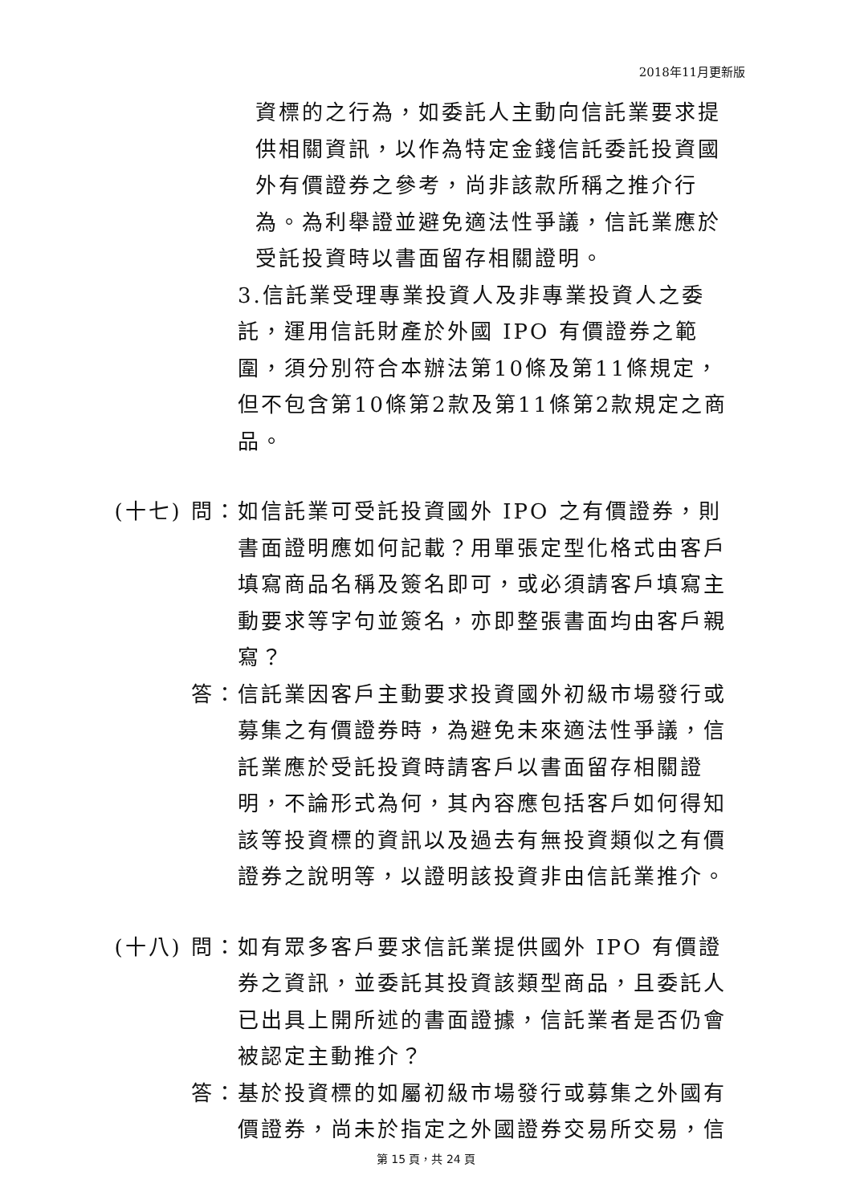2018年11月更新版
資標的之行為，如委託人主動向信託業要求提供相關資訊，以作為特定金錢信託委託投資國外有價證券之參考，尚非該款所稱之推介行為。為利舉證並避免適法性爭議，信託業應於受託投資時以書面留存相關證明。
3.信託業受理專業投資人及非專業投資人之委託，運用信託財產於外國 IPO 有價證券之範圍，須分別符合本辦法第10條及第11條規定，但不包含第10條第2款及第11條第2款規定之商品。
(十七) 問： 如信託業可受託投資國外 IPO 之有價證券，則書面證明應如何記載？用單張定型化格式由客戶填寫商品名稱及簽名即可，或必須請客戶填寫主動要求等字句並簽名，亦即整張書面均由客戶親寫？
答： 信託業因客戶主動要求投資國外初級市場發行或募集之有價證券時，為避免未來適法性爭議，信託業應於受託投資時請客戶以書面留存相關證明，不論形式為何，其內容應包括客戶如何得知該等投資標的資訊以及過去有無投資類似之有價證券之說明等，以證明該投資非由信託業推介。
(十八) 問： 如有眾多客戶要求信託業提供國外 IPO 有價證券之資訊，並委託其投資該類型商品，且委託人已出具上開所述的書面證據，信託業者是否仍會被認定主動推介？
答： 基於投資標的如屬初級市場發行或募集之外國有價證券，尚未於指定之外國證券交易所交易，信
第 15 頁，共 24 頁